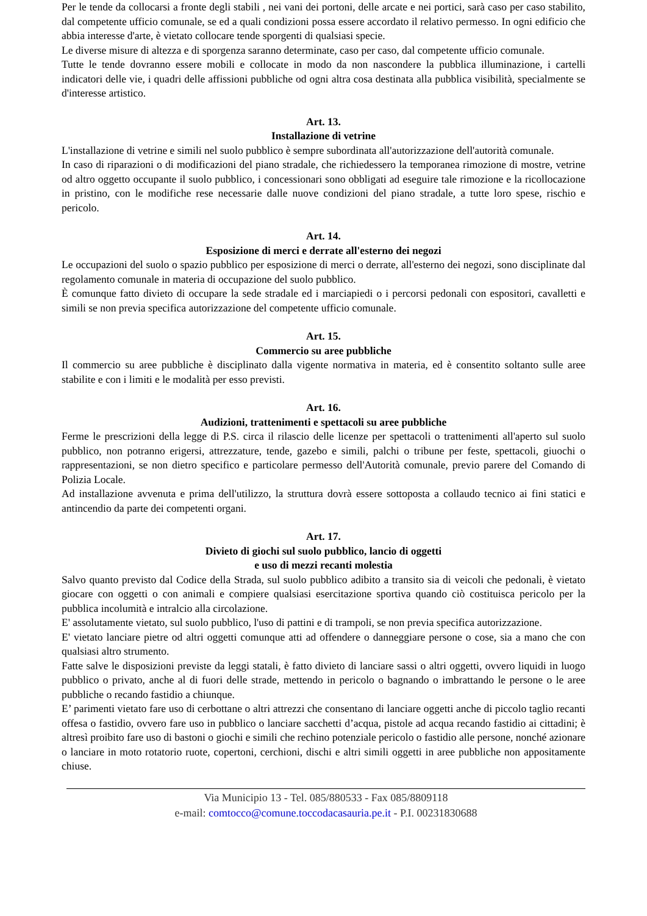Per le tende da collocarsi a fronte degli stabili , nei vani dei portoni, delle arcate e nei portici, sarà caso per caso stabilito, dal competente ufficio comunale, se ed a quali condizioni possa essere accordato il relativo permesso. In ogni edificio che abbia interesse d'arte, è vietato collocare tende sporgenti di qualsiasi specie.
Le diverse misure di altezza e di sporgenza saranno determinate, caso per caso, dal competente ufficio comunale.
Tutte le tende dovranno essere mobili e collocate in modo da non nascondere la pubblica illuminazione, i cartelli indicatori delle vie, i quadri delle affissioni pubbliche od ogni altra cosa destinata alla pubblica visibilità, specialmente se d'interesse artistico.
Art. 13.
Installazione di vetrine
L'installazione di vetrine e simili nel suolo pubblico è sempre subordinata all'autorizzazione dell'autorità comunale.
In caso di riparazioni o di modificazioni del piano stradale, che richiedessero la temporanea rimozione di mostre, vetrine od altro oggetto occupante il suolo pubblico, i concessionari sono obbligati ad eseguire tale rimozione e la ricollocazione in pristino, con le modifiche rese necessarie dalle nuove condizioni del piano stradale, a tutte loro spese, rischio e pericolo.
Art. 14.
Esposizione di merci e derrate all'esterno dei negozi
Le occupazioni del suolo o spazio pubblico per esposizione di merci o derrate, all'esterno dei negozi, sono disciplinate dal regolamento comunale in materia di occupazione del suolo pubblico.
È comunque fatto divieto di occupare la sede stradale ed i marciapiedi o i percorsi pedonali con espositori, cavalletti e simili se non previa specifica autorizzazione del competente ufficio comunale.
Art. 15.
Commercio su aree pubbliche
Il commercio su aree pubbliche è disciplinato dalla vigente normativa in materia, ed è consentito soltanto sulle aree stabilite e con i limiti e le modalità per esso previsti.
Art. 16.
Audizioni, trattenimenti e spettacoli su aree pubbliche
Ferme le prescrizioni della legge di P.S. circa il rilascio delle licenze per spettacoli o trattenimenti all'aperto sul suolo pubblico, non potranno erigersi, attrezzature, tende, gazebo e simili, palchi o tribune per feste, spettacoli, giuochi o rappresentazioni, se non dietro specifico e particolare permesso dell'Autorità comunale, previo parere del Comando di Polizia Locale.
Ad installazione avvenuta e prima dell'utilizzo, la struttura dovrà essere sottoposta a collaudo tecnico ai fini statici e antincendio da parte dei competenti organi.
Art. 17.
Divieto di giochi sul suolo pubblico, lancio di oggetti
e uso di mezzi recanti molestia
Salvo quanto previsto dal Codice della Strada, sul suolo pubblico adibito a transito sia di veicoli che pedonali, è vietato giocare con oggetti o con animali e compiere qualsiasi esercitazione sportiva quando ciò costituisca pericolo per la pubblica incolumità e intralcio alla circolazione.
E' assolutamente vietato, sul suolo pubblico, l'uso di pattini e di trampoli, se non previa specifica autorizzazione.
E' vietato lanciare pietre od altri oggetti comunque atti ad offendere o danneggiare persone o cose, sia a mano che con qualsiasi altro strumento.
Fatte salve le disposizioni previste da leggi statali, è fatto divieto di lanciare sassi o altri oggetti, ovvero liquidi in luogo pubblico o privato, anche al di fuori delle strade, mettendo in pericolo o bagnando o imbrattando le persone o le aree pubbliche o recando fastidio a chiunque.
E’ parimenti vietato fare uso di cerbottane o altri attrezzi che consentano di lanciare oggetti anche di piccolo taglio recanti offesa o fastidio, ovvero fare uso in pubblico o lanciare sacchetti d’acqua, pistole ad acqua recando fastidio ai cittadini; è altresì proibito fare uso di bastoni o giochi e simili che rechino potenziale pericolo o fastidio alle persone, nonché azionare o lanciare in moto rotatorio ruote, copertoni, cerchioni, dischi e altri simili oggetti in aree pubbliche non appositamente chiuse.
Via Municipio 13 - Tel. 085/880533 - Fax 085/8809118
e-mail: comtocco@comune.toccodacasauria.pe.it - P.I. 00231830688